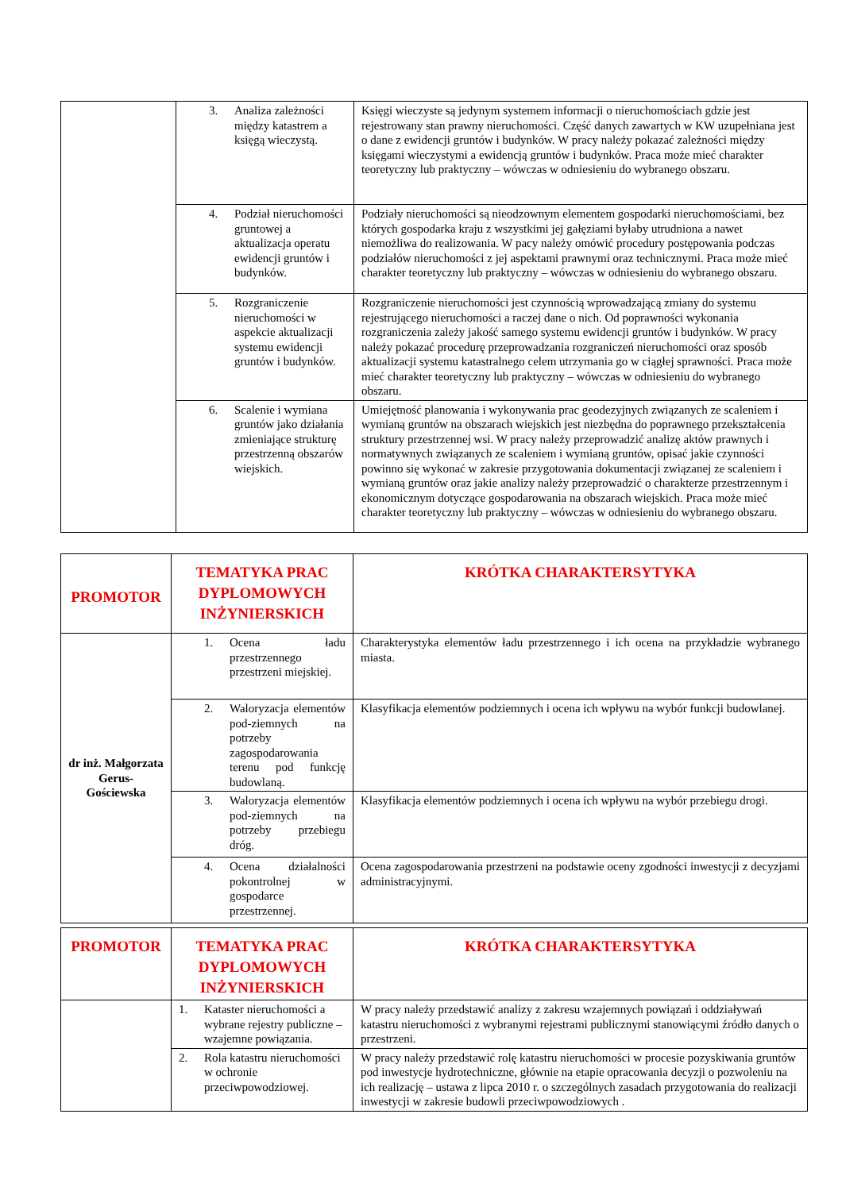| | 3. Analiza zależności między katastrem a księgą wieczystą. | Księgi wieczyste są jedynym systemem informacji o nieruchomościach gdzie jest rejestrowany stan prawny nieruchomości. Część danych zawartych w KW uzupełniana jest o dane z ewidencji gruntów i budynków. W pracy należy pokazać zależności między księgami wieczystymi a ewidencją gruntów i budynków. Praca może mieć charakter teoretyczny lub praktyczny – wówczas w odniesieniu do wybranego obszaru. |
| | 4. Podział nieruchomości gruntowej a aktualizacja operatu ewidencji gruntów i budynków. | Podziały nieruchomości są nieodzownym elementem gospodarki nieruchomościami, bez których gospodarka kraju z wszystkimi jej gałęziami byłaby utrudniona a nawet niemożliwa do realizowania. W pacy należy omówić procedury postępowania podczas podziałów nieruchomości z jej aspektami prawnymi oraz technicznymi. Praca może mieć charakter teoretyczny lub praktyczny – wówczas w odniesieniu do wybranego obszaru. |
| | 5. Rozgraniczenie nieruchomości w aspekcie aktualizacji systemu ewidencji gruntów i budynków. | Rozgraniczenie nieruchomości jest czynnością wprowadzającą zmiany do systemu rejestrującego nieruchomości a raczej dane o nich. Od poprawności wykonania rozgraniczenia zależy jakość samego systemu ewidencji gruntów i budynków. W pracy należy pokazać procedurę przeprowadzania rozgraniczeń nieruchomości oraz sposób aktualizacji systemu katastralnego celem utrzymania go w ciągłej sprawności. Praca może mieć charakter teoretyczny lub praktyczny – wówczas w odniesieniu do wybranego obszaru. |
| | 6. Scalenie i wymiana gruntów jako działania zmieniające strukturę przestrzenną obszarów wiejskich. | Umiejętność planowania i wykonywania prac geodezyjnych związanych ze scaleniem i wymianą gruntów na obszarach wiejskich jest niezbędna do poprawnego przekształcenia struktury przestrzennej wsi. W pracy należy przeprowadzić analizę aktów prawnych i normatywnych związanych ze scaleniem i wymianą gruntów, opisać jakie czynności powinno się wykonać w zakresie przygotowania dokumentacji związanej ze scaleniem i wymianą gruntów oraz jakie analizy należy przeprowadzić o charakterze przestrzennym i ekonomicznym dotyczące gospodarowania na obszarach wiejskich. Praca może mieć charakter teoretyczny lub praktyczny – wówczas w odniesieniu do wybranego obszaru. |
| PROMOTOR | TEMATYKA PRAC DYPLOMOWYCH INŻYNIERSKICH | KRÓTKA CHARAKTERSYTYKA |
| --- | --- | --- |
| dr inż. Małgorzata Gerus- Gościewska | 1. Ocena ładu przestrzennego przestrzeni miejskiej. | Charakterystyka elementów ładu przestrzennego i ich ocena na przykładzie wybranego miasta. |
| | 2. Waloryzacja elementów pod-ziemnych na potrzeby zagospodarowania terenu pod funkcję budowlaną. | Klasyfikacja elementów podziemnych i ocena ich wpływu na wybór funkcji budowlanej. |
| | 3. Waloryzacja elementów pod-ziemnych na potrzeby przebiegu dróg. | Klasyfikacja elementów podziemnych i ocena ich wpływu na wybór przebiegu drogi. |
| | 4. Ocena działalności pokontrolnej w gospodarce przestrzennej. | Ocena zagospodarowania przestrzeni na podstawie oceny zgodności inwestycji z decyzjami administracyjnymi. |
| PROMOTOR | TEMATYKA PRAC DYPLOMOWYCH INŻYNIERSKICH | KRÓTKA CHARAKTERSYTYKA |
| --- | --- | --- |
| | 1. Kataster nieruchomości a wybrane rejestry publiczne – wzajemne powiązania. | W pracy należy przedstawić analizy z zakresu wzajemnych powiązań i oddziaływań katastru nieruchomości z wybranymi rejestrami publicznymi stanowiącymi źródło danych o przestrzeni. |
| | 2. Rola katastru nieruchomości w ochronie przeciwpowodziowej. | W pracy należy przedstawić rolę katastru nieruchomości w procesie pozyskiwania gruntów pod inwestycje hydrotechniczne, głównie na etapie opracowania decyzji o pozwoleniu na ich realizację – ustawa z lipca 2010 r. o szczególnych zasadach przygotowania do realizacji inwestycji w zakresie budowli przeciwpowodziowych . |